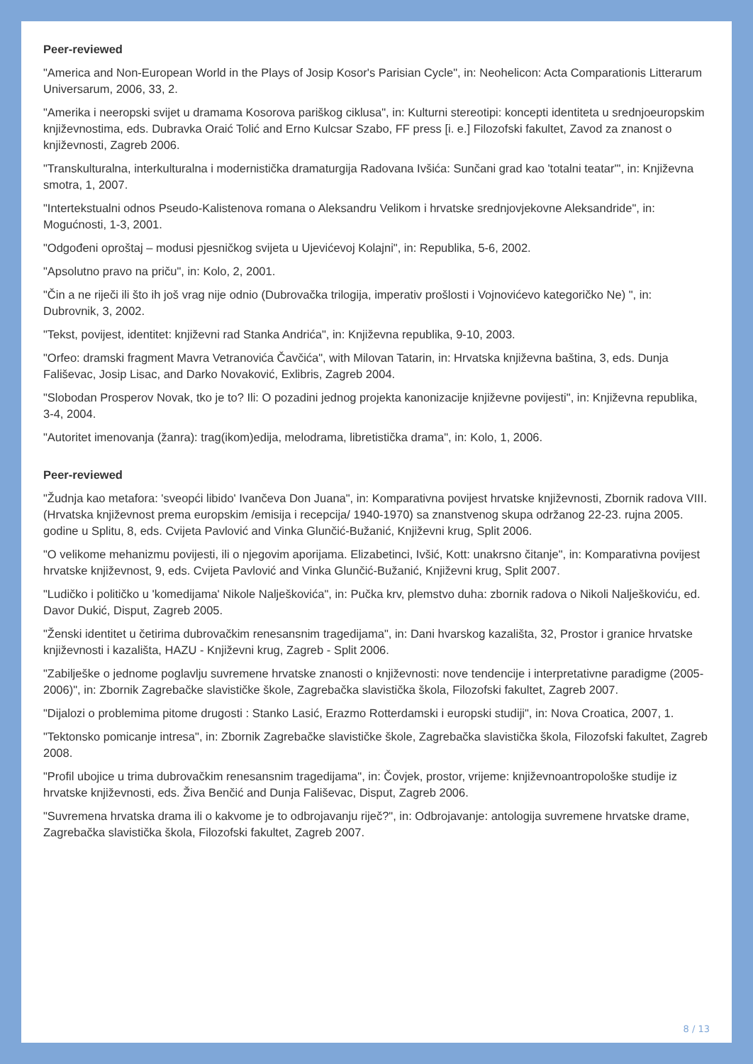Peer-reviewed
"America and Non-European World in the Plays of Josip Kosor's Parisian Cycle", in: Neohelicon: Acta Comparationis Litterarum Universarum, 2006, 33, 2.
"Amerika i neeropski svijet u dramama Kosorova pariškog ciklusa", in: Kulturni stereotipi: koncepti identiteta u srednjoeuropskim književnostima, eds. Dubravka Oraić Tolić and Erno Kulcsar Szabo, FF press [i. e.] Filozofski fakultet, Zavod za znanost o književnosti, Zagreb 2006.
"Transkulturalna, interkulturalna i modernistička dramaturgija Radovana Ivšića: Sunčani grad kao 'totalni teatar'", in: Književna smotra, 1, 2007.
"Intertekstualni odnos Pseudo-Kalistenova romana o Aleksandru Velikom i hrvatske srednjovjekovne Aleksandride", in: Mogućnosti, 1-3, 2001.
"Odgođeni oproštaj – modusi pjesničkog svijeta u Ujevićevoj Kolajni", in: Republika, 5-6, 2002.
"Apsolutno pravo na priču", in: Kolo, 2, 2001.
"Čin a ne riječi ili što ih još vrag nije odnio (Dubrovačka trilogija, imperativ prošlosti i Vojnovićevo kategoričko Ne) ", in: Dubrovnik, 3, 2002.
"Tekst, povijest, identitet: književni rad Stanka Andrića", in: Književna republika, 9-10, 2003.
"Orfeo: dramski fragment Mavra Vetranovića Čavčića", with Milovan Tatarin, in: Hrvatska književna baština, 3, eds. Dunja Fališevac, Josip Lisac, and Darko Novaković, Exlibris, Zagreb 2004.
"Slobodan Prosperov Novak, tko je to? Ili: O pozadini jednog projekta kanonizacije književne povijesti", in: Književna republika, 3-4, 2004.
"Autoritet imenovanja (žanra): trag(ikom)edija, melodrama, libretistička drama", in: Kolo, 1, 2006.
Peer-reviewed
"Žudnja kao metafora: 'sveopći libido' Ivančeva Don Juana", in: Komparativna povijest hrvatske književnosti, Zbornik radova VIII. (Hrvatska književnost prema europskim /emisija i recepcija/ 1940-1970) sa znanstvenog skupa održanog 22-23. rujna 2005. godine u Splitu, 8, eds. Cvijeta Pavlović and Vinka Glunčić-Bužanić, Književni krug, Split 2006.
"O velikome mehanizmu povijesti, ili o njegovim aporijama. Elizabetinci, Ivšić, Kott: unakrsno čitanje", in: Komparativna povijest hrvatske književnost, 9, eds. Cvijeta Pavlović and Vinka Glunčić-Bužanić, Književni krug, Split 2007.
"Ludičko i političko u 'komedijama' Nikole Nalješkovića", in: Pučka krv, plemstvo duha: zbornik radova o Nikoli Nalješkoviću, ed. Davor Dukić, Disput, Zagreb 2005.
"Ženski identitet u četirima dubrovačkim renesansnim tragedijama", in: Dani hvarskog kazališta, 32, Prostor i granice hrvatske književnosti i kazališta, HAZU - Književni krug, Zagreb - Split 2006.
"Zabilješke o jednome poglavlju suvremene hrvatske znanosti o književnosti: nove tendencije i interpretativne paradigme (2005-2006)", in: Zbornik Zagrebačke slavističke škole, Zagrebačka slavistička škola, Filozofski fakultet, Zagreb 2007.
"Dijalozi o problemima pitome drugosti : Stanko Lasić, Erazmo Rotterdamski i europski studiji", in: Nova Croatica, 2007, 1.
"Tektonsko pomicanje intresa", in: Zbornik Zagrebačke slavističke škole, Zagrebačka slavistička škola, Filozofski fakultet, Zagreb 2008.
"Profil ubojice u trima dubrovačkim renesansnim tragedijama", in: Čovjek, prostor, vrijeme: književnoantropološke studije iz hrvatske književnosti, eds. Živa Benčić and Dunja Fališevac, Disput, Zagreb 2006.
"Suvremena hrvatska drama ili o kakvome je to odbrojavanju riječ?", in: Odbrojavanje: antologija suvremene hrvatske drame, Zagrebačka slavistička škola, Filozofski fakultet, Zagreb 2007.
8 / 13